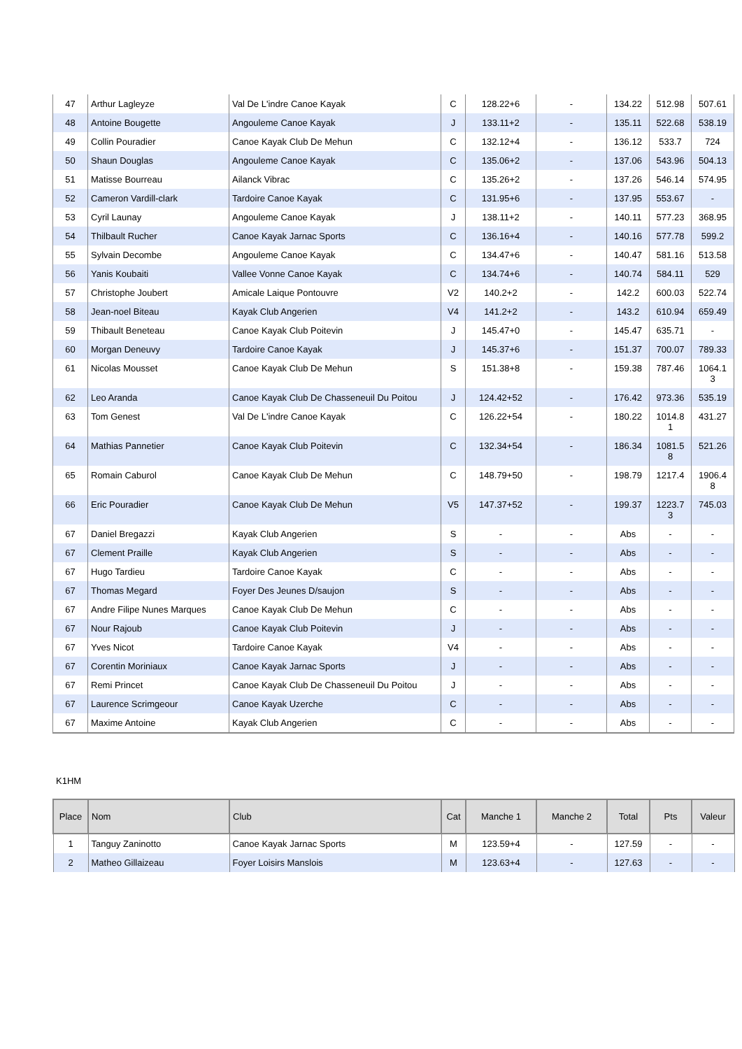| 47 | Arthur Lagleyze | Val De L'indre Canoe Kayak | C | 128.22+6 | - | 134.22 | 512.98 | 507.61 |
| 48 | Antoine Bougette | Angouleme Canoe Kayak | J | 133.11+2 | - | 135.11 | 522.68 | 538.19 |
| 49 | Collin Pouradier | Canoe Kayak Club De Mehun | C | 132.12+4 | - | 136.12 | 533.7 | 724 |
| 50 | Shaun Douglas | Angouleme Canoe Kayak | C | 135.06+2 | - | 137.06 | 543.96 | 504.13 |
| 51 | Matisse Bourreau | Ailanck Vibrac | C | 135.26+2 | - | 137.26 | 546.14 | 574.95 |
| 52 | Cameron Vardill-clark | Tardoire Canoe Kayak | C | 131.95+6 | - | 137.95 | 553.67 | - |
| 53 | Cyril Launay | Angouleme Canoe Kayak | J | 138.11+2 | - | 140.11 | 577.23 | 368.95 |
| 54 | Thilbault Rucher | Canoe Kayak Jarnac Sports | C | 136.16+4 | - | 140.16 | 577.78 | 599.2 |
| 55 | Sylvain Decombe | Angouleme Canoe Kayak | C | 134.47+6 | - | 140.47 | 581.16 | 513.58 |
| 56 | Yanis Koubaiti | Vallee Vonne Canoe Kayak | C | 134.74+6 | - | 140.74 | 584.11 | 529 |
| 57 | Christophe Joubert | Amicale Laique Pontouvre | V2 | 140.2+2 | - | 142.2 | 600.03 | 522.74 |
| 58 | Jean-noel Biteau | Kayak Club Angerien | V4 | 141.2+2 | - | 143.2 | 610.94 | 659.49 |
| 59 | Thibault Beneteau | Canoe Kayak Club Poitevin | J | 145.47+0 | - | 145.47 | 635.71 | - |
| 60 | Morgan Deneuvy | Tardoire Canoe Kayak | J | 145.37+6 | - | 151.37 | 700.07 | 789.33 |
| 61 | Nicolas Mousset | Canoe Kayak Club De Mehun | S | 151.38+8 | - | 159.38 | 787.46 | 1064.1 3 |
| 62 | Leo Aranda | Canoe Kayak Club De Chasseneuil Du Poitou | J | 124.42+52 | - | 176.42 | 973.36 | 535.19 |
| 63 | Tom Genest | Val De L'indre Canoe Kayak | C | 126.22+54 | - | 180.22 | 1014.8 1 | 431.27 |
| 64 | Mathias Pannetier | Canoe Kayak Club Poitevin | C | 132.34+54 | - | 186.34 | 1081.5 8 | 521.26 |
| 65 | Romain Caburol | Canoe Kayak Club De Mehun | C | 148.79+50 | - | 198.79 | 1217.4 | 1906.4 8 |
| 66 | Eric Pouradier | Canoe Kayak Club De Mehun | V5 | 147.37+52 | - | 199.37 | 1223.7 3 | 745.03 |
| 67 | Daniel Bregazzi | Kayak Club Angerien | S | - | - | Abs | - | - |
| 67 | Clement Praille | Kayak Club Angerien | S | - | - | Abs | - | - |
| 67 | Hugo Tardieu | Tardoire Canoe Kayak | C | - | - | Abs | - | - |
| 67 | Thomas Megard | Foyer Des Jeunes D/saujon | S | - | - | Abs | - | - |
| 67 | Andre Filipe Nunes Marques | Canoe Kayak Club De Mehun | C | - | - | Abs | - | - |
| 67 | Nour Rajoub | Canoe Kayak Club Poitevin | J | - | - | Abs | - | - |
| 67 | Yves Nicot | Tardoire Canoe Kayak | V4 | - | - | Abs | - | - |
| 67 | Corentin Moriniaux | Canoe Kayak Jarnac Sports | J | - | - | Abs | - | - |
| 67 | Remi Princet | Canoe Kayak Club De Chasseneuil Du Poitou | J | - | - | Abs | - | - |
| 67 | Laurence Scrimgeour | Canoe Kayak Uzerche | C | - | - | Abs | - | - |
| 67 | Maxime Antoine | Kayak Club Angerien | C | - | - | Abs | - | - |
K1HM
| Place | Nom | Club | Cat | Manche 1 | Manche 2 | Total | Pts | Valeur |
| --- | --- | --- | --- | --- | --- | --- | --- | --- |
| 1 | Tanguy Zaninotto | Canoe Kayak Jarnac Sports | M | 123.59+4 | - | 127.59 | - | - |
| 2 | Matheo Gillaizeau | Foyer Loisirs Manslois | M | 123.63+4 | - | 127.63 | - | - |